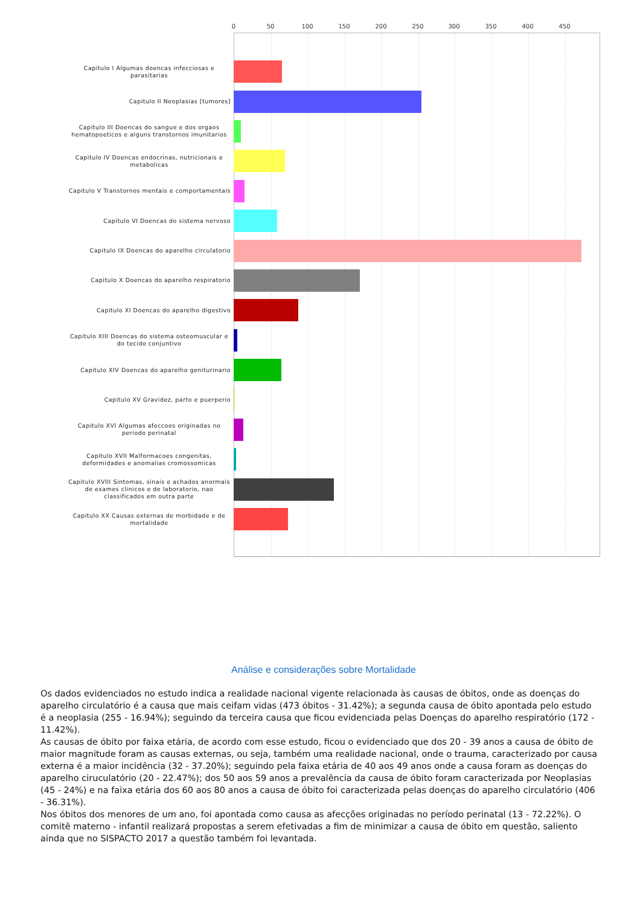0 50 100 150 200 250 300 350 400 450
Capitulo I Algumas doencas infecciosas e parasitarias
Capitulo II Neoplasias [tumores]
Capitulo III Doencas do sangue e dos orgaos hematopoeticos e alguns transtornos imunitarios
Capitulo IV Doencas endocrinas, nutricionais e metabolicas
Capitulo V Transtornos mentais e comportamentais
Capitulo VI Doencas do sistema nervoso
Capitulo IX Doencas do aparelho circulatorio
Capitulo X Doencas do aparelho respiratorio
Capitulo XI Doencas do aparelho digestivo
Capitulo XIII Doencas do sistema osteomuscular e do tecido conjuntivo
Capitulo XIV Doencas do aparelho geniturinario
Capitulo XV Gravidez, parto e puerperio
Capitulo XVI Algumas afeccoes originadas no periodo perinatal
Capitulo XVII Malformacoes congenitas, deformidades e anomalias cromossomicas
Capitulo XVIII Sintomas, sinais e achados anormais de exames clinicos e de laboratorio, nao classificados em outra parte
Capitulo XX Causas externas de morbidade e de mortalidade
Análise e considerações sobre Mortalidade
Os dados evidenciados no estudo indica a realidade nacional vigente relacionada às causas de óbitos, onde as doenças do aparelho circulatório é a causa que mais ceifam vidas (473 óbitos - 31.42%); a segunda causa de óbito apontada pelo estudo é a neoplasia (255 - 16.94%); seguindo da terceira causa que ficou evidenciada pelas Doenças do aparelho respiratório (172 - 11.42%).
As causas de óbito por faixa etária, de acordo com esse estudo, ficou o evidenciado que dos 20 - 39 anos a causa de óbito de maior magnitude foram as causas externas, ou seja, também uma realidade nacional, onde o trauma, caracterizado por causa externa é a maior incidência (32 - 37.20%); seguindo pela faixa etária de 40 aos 49 anos onde a causa foram as doenças do aparelho ciruculatório (20 - 22.47%); dos 50 aos 59 anos a prevalência da causa de óbito foram caracterizada por Neoplasias (45 - 24%) e na faixa etária dos 60 aos 80 anos a causa de óbito foi caracterizada pelas doenças do aparelho circulatório (406 - 36.31%).
Nos óbitos dos menores de um ano, foi apontada como causa as afecções originadas no período perinatal (13 - 72.22%). O comitê materno - infantil realizará propostas a serem efetivadas a fim de minimizar a causa de óbito em questão, saliento ainda que no SISPACTO 2017 a questão também foi levantada.